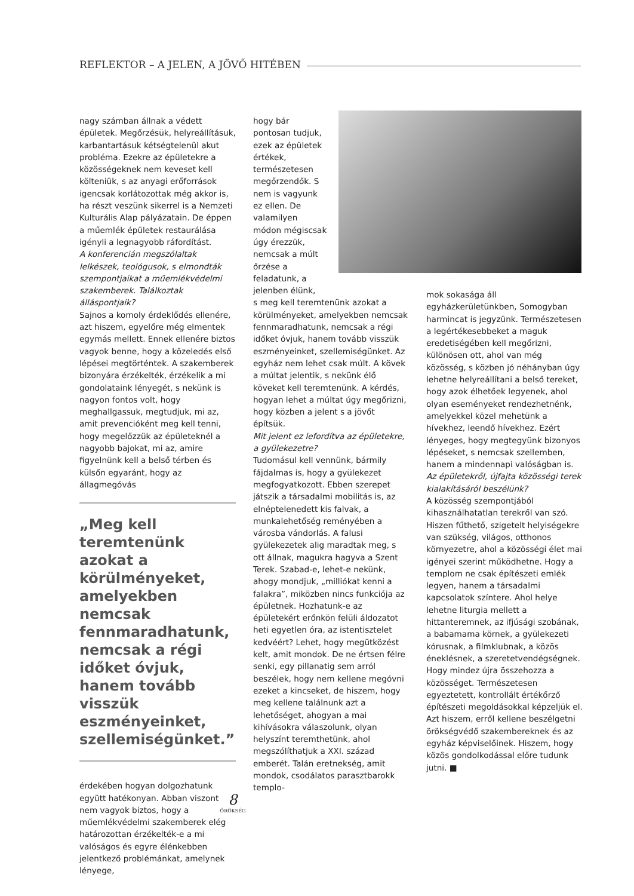REFLEKTOR – A JELEN, A JÖVŐ HITÉBEN
nagy számban állnak a védett épületek. Megőrzésük, helyreállításuk, karbantartásuk kétségtelenül akut probléma. Ezekre az épületekre a közösségeknek nem keveset kell költeniük, s az anyagi erőforrások igencsak korlátozottak még akkor is, ha részt veszünk sikerrel is a Nemzeti Kulturális Alap pályázatain. De éppen a műemlék épületek restaurálása igényli a legnagyobb ráfordítást.
A konferencián megszólaltak lelkészek, teológusok, s elmondták szempontjaikat a műemlékvédelmi szakemberek. Találkoztak álláspontjaik?
Sajnos a komoly érdeklődés ellenére, azt hiszem, egyelőre még elmentek egymás mellett. Ennek ellenére biztos vagyok benne, hogy a közeledés első lépései megtörténtek. A szakemberek bizonyára érzékelték, érzékelik a mi gondolataink lényegét, s nekünk is nagyon fontos volt, hogy meghallgassuk, megtudjuk, mi az, amit prevencióként meg kell tenni, hogy megelőzzük az épületeknél a nagyobb bajokat, mi az, amire figyelnünk kell a belső térben és külsőn egyaránt, hogy az állagmegóvás
„Meg kell teremtenünk azokat a körülményeket, amelyekben nemcsak fennmaradhatunk, nemcsak a régi időket óvjuk, hanem tovább visszük eszményeinket, szellemiségünket.”
érdekében hogyan dolgozhatunk együtt hatékonyan. Abban viszont nem vagyok biztos, hogy a műemlékvédelmi szakemberek elég határozottan érzékelték-e a mi valóságos és egyre élénkebben jelentkező problémánkat, amelynek lényege,
hogy bár pontosan tudjuk, ezek az épületek értékek, természetesen megőrzendők. S nem is vagyunk ez ellen. De valamilyen módon mégiscsak úgy érezzük, nemcsak a múlt őrzése a feladatunk, a jelenben élünk,
s meg kell teremtenünk azokat a körülményeket, amelyekben nemcsak fennmaradhatunk, nemcsak a régi időket óvjuk, hanem tovább visszük eszményeinket, szellemiségünket. Az egyház nem lehet csak múlt. A kövek a múltat jelentik, s nekünk élő köveket kell teremtenünk. A kérdés, hogyan lehet a múltat úgy megőrizni, hogy közben a jelent s a jövőt építsük.
Mit jelent ez lefordítva az épületekre, a gyülekezetre?
Tudomásul kell vennünk, bármily fájdalmas is, hogy a gyülekezet megfogyatkozott. Ebben szerepet játszik a társadalmi mobilitás is, az elnéptelenedett kis falvak, a munkalehetőség reményében a városba vándorlás. A falusi gyülekezetek alig maradtak meg, s ott állnak, magukra hagyva a Szent Terek. Szabad-e, lehet-e nekünk, ahogy mondjuk, „milliókat kenni a falakra”, miközben nincs funkciója az épületnek. Hozhatunk-e az épületekért erőnkön felüli áldozatot heti egyetlen óra, az istentisztelet kedvéért? Lehet, hogy megütközést kelt, amit mondok. De ne értsen félre senki, egy pillanatig sem arról beszélek, hogy nem kellene megóvni ezeket a kincseket, de hiszem, hogy meg kellene találnunk azt a lehetőséget, ahogyan a mai kihívásokra válaszolunk, olyan helyszínt teremthetünk, ahol megszólíthatjuk a XXI. század emberét. Talán eretnekség, amit mondok, csodálatos parasztbarokk templo-
mok sokasága áll egyházkerületünkben, Somogyban harmincat is jegyzünk. Természetesen a legértékesebbeket a maguk eredetiségében kell megőrizni, különösen ott, ahol van még közösség, s közben jó néhányban úgy lehetne helyreállítani a belső tereket, hogy azok élhetőek legyenek, ahol olyan eseményeket rendezhetnénk, amelyekkel közel mehetünk a hívekhez, leendő hívekhez. Ezért lényeges, hogy megtegyünk bizonyos lépéseket, s nemcsak szellemben, hanem a mindennapi valóságban is.
Az épületekről, újfajta közösségi terek kialakításáról beszélünk?
A közösség szempontjából kihasználhatatlan terekről van szó. Hiszen fűthető, szigetelt helyiségekre van szükség, világos, otthonos környezetre, ahol a közösségi élet mai igényei szerint működhetne. Hogy a templom ne csak építészeti emlék legyen, hanem a társadalmi kapcsolatok színtere. Ahol helye lehetne liturgia mellett a hittanteremnek, az ifjúsági szobának, a babamama körnek, a gyülekezeti kórusnak, a filmklubnak, a közös éneklésnek, a szeretetvendégségnek. Hogy mindez újra összehozza a közösséget. Természetesen egyeztetett, kontrollált értékőrző építészeti megoldásokkal képzeljük el. Azt hiszem, erről kellene beszélgetni örökségvédő szakembereknek és az egyház képviselőinek. Hiszem, hogy közös gondolkodással előre tudunk jutni. ■
8
ÖRÖKSÉG